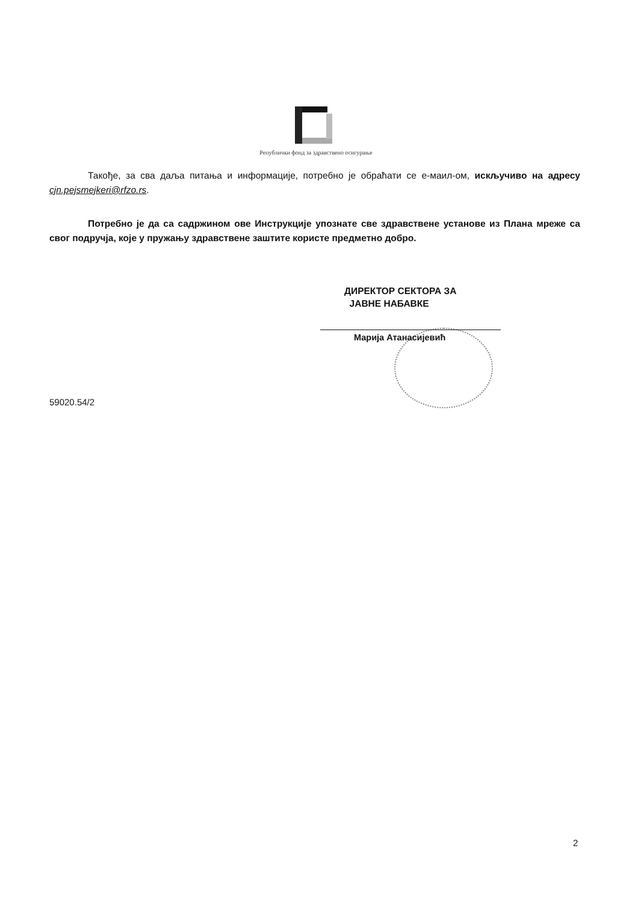Републички фонд за здравствено осигурање
Такође, за сва даља питања и информације, потребно је обраћати се е-маил-ом, искључиво на адресу cjn.pejsmejkeri@rfzo.rs.
Потребно је да са садржином ове Инструкције упознате све здравствене установе из Плана мреже са свог подручја, које у пружању здравствене заштите користе предметно добро.
ДИРЕКТОР СЕКТОРА ЗА
ЈАВНЕ НАБАВКЕ
Марија Атанасијевић
59020.54/2
2